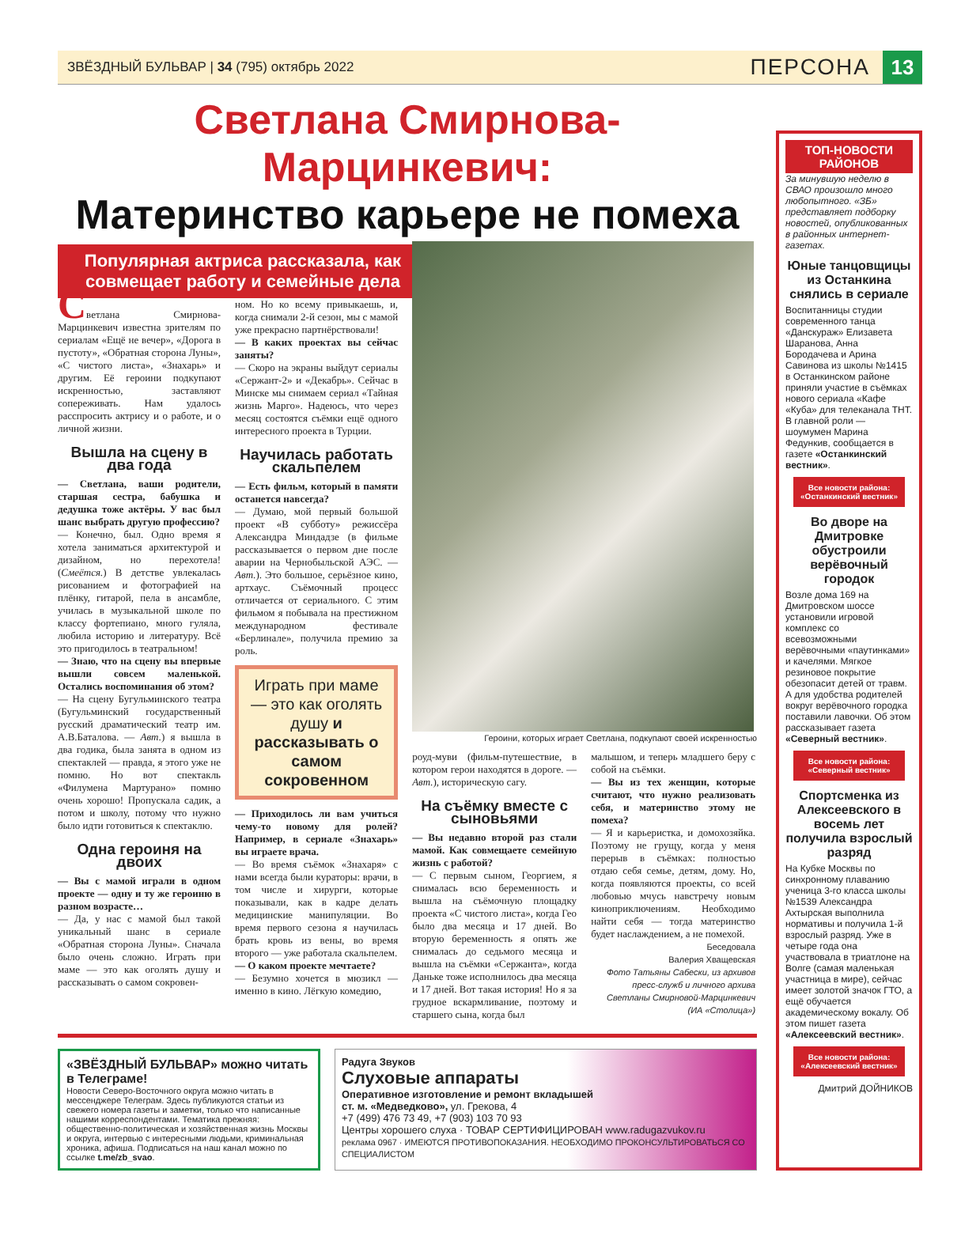ЗВЁЗДНЫЙ БУЛЬВАР | 34 (795) октябрь 2022
ПЕРСОНА
13
Светлана Смирнова-Марцинкевич:
Материнство карьере не помеха
Популярная актриса рассказала, как совмещает работу и семейные дела
Светлана Смирнова-Марцинкевич известна зрителям по сериалам «Ещё не вечер», «Дорога в пустоту», «Обратная сторона Луны», «С чистого листа», «Знахарь» и другим. Её героини подкупают искренностью, заставляют сопереживать. Нам удалось расспросить актрису и о работе, и о личной жизни.
Вышла на сцену в два года
— Светлана, ваши родители, старшая сестра, бабушка и дедушка тоже актёры. У вас был шанс выбрать другую профессию?
— Конечно, был. Одно время я хотела заниматься архитектурой и дизайном, но перехотела! (Смеётся.) В детстве увлекалась рисованием и фотографией на плёнку, гитарой, пела в ансамбле, училась в музыкальной школе по классу фортепиано, много гуляла, любила историю и литературу. Всё это пригодилось в театральном!
— Знаю, что на сцену вы впервые вышли совсем маленькой. Остались воспоминания об этом?
— На сцену Бугульминского театра (Бугульминский государственный русский драматический театр им. А.В.Баталова. — Авт.) я вышла в два годика, была занята в одном из спектаклей — правда, я этого уже не помню. Но вот спектакль «Филумена Мартурано» помню очень хорошо! Пропускала садик, а потом и школу, потому что нужно было идти готовиться к спектаклю.
Одна героиня на двоих
— Вы с мамой играли в одном проекте — одну и ту же героиню в разном возрасте…
— Да, у нас с мамой был такой уникальный шанс в сериале «Обратная сторона Луны». Сначала было очень сложно. Играть при маме — это как оголять душу и рассказывать о самом сокровен-
ном. Но ко всему привыкаешь, и, когда снимали 2-й сезон, мы с мамой уже прекрасно партнёрствовали!
— В каких проектах вы сейчас заняты?
— Скоро на экраны выйдут сериалы «Сержант-2» и «Декабрь». Сейчас в Минске мы снимаем сериал «Тайная жизнь Марго». Надеюсь, что через месяц состоятся съёмки ещё одного интересного проекта в Турции.
Научилась работать скальпелем
— Есть фильм, который в памяти останется навсегда?
— Думаю, мой первый большой проект «В субботу» режиссёра Александра Миндадзе (в фильме рассказывается о первом дне после аварии на Чернобыльской АЭС. — Авт.). Это большое, серьёзное кино, артхаус. Съёмочный процесс отличается от сериального. С этим фильмом я побывала на престижном международном фестивале «Берлинале», получила премию за роль.
Играть при маме — это как оголять душу и рассказывать о самом сокровенном
— Приходилось ли вам учиться чему-то новому для ролей? Например, в сериале «Знахарь» вы играете врача.
— Во время съёмок «Знахаря» с нами всегда были кураторы: врачи, в том числе и хирурги, которые показывали, как в кадре делать медицинские манипуляции. Во время первого сезона я научилась брать кровь из вены, во время второго — уже работала скальпелем.
— О каком проекте мечтаете?
— Безумно хочется в мюзикл — именно в кино. Лёгкую комедию,
Героини, которых играет Светлана, подкупают своей искренностью
роуд-муви (фильм-путешествие, в котором герои находятся в дороге. — Авт.), историческую сагу.
На съёмку вместе с сыновьями
— Вы недавно второй раз стали мамой. Как совмещаете семейную жизнь с работой?
— С первым сыном, Георгием, я снималась всю беременность и вышла на съёмочную площадку проекта «С чистого листа», когда Гео было два месяца и 17 дней. Во вторую беременность я опять же снималась до седьмого месяца и вышла на съёмки «Сержанта», когда Даньке тоже исполнилось два месяца и 17 дней. Вот такая история! Но я за грудное вскармливание, поэтому и старшего сына, когда был
малышом, и теперь младшего беру с собой на съёмки.
— Вы из тех женщин, которые считают, что нужно реализовать себя, и материнство этому не помеха?
— Я и карьеристка, и домохозяйка. Поэтому не грущу, когда у меня перерыв в съёмках: полностью отдаю себя семье, детям, дому. Но, когда появляются проекты, со всей любовью мчусь навстречу новым киноприключениям. Необходимо найти себя — тогда материнство будет наслаждением, а не помехой.
Беседовала
Валерия Хващевская
Фото Татьяны Сабески, из архивов пресс-служб и личного архива Светланы Смирновой-Марцинкевич (ИА «Столица»)
«ЗВЁЗДНЫЙ БУЛЬВАР» можно читать в Телеграме!
Новости Северо-Восточного округа можно читать в мессенджере Телеграм. Здесь публикуются статьи из свежего номера газеты и заметки, только что написанные нашими корреспондентами. Тематика прежняя: общественно-политическая и хозяйственная жизнь Москвы и округа, интервью с интересными людьми, криминальная хроника, афиша. Подписаться на наш канал можно по ссылке t.me/zb_svao.
Радуга Звуков
Слуховые аппараты
Оперативное изготовление и ремонт вкладышей
ст. м. «Медведково», ул. Грекова, 4
+7 (499) 476 73 49, +7 (903) 103 70 93
Центры хорошего слуха · ТОВАР СЕРТИФИЦИРОВАН www.radugazvukov.ru
реклама 0967 · ИМЕЮТСЯ ПРОТИВОПОКАЗАНИЯ. НЕОБХОДИМО ПРОКОНСУЛЬТИРОВАТЬСЯ СО СПЕЦИАЛИСТОМ
ТОП-НОВОСТИ РАЙОНОВ
За минувшую неделю в СВАО произошло много любопытного. «ЗБ» представляет подборку новостей, опубликованных в районных интернет-газетах.
Юные танцовщицы из Останкина снялись в сериале
Воспитанницы студии современного танца «Данскураж» Елизавета Шаранова, Анна Бородачева и Арина Савинова из школы №1415 в Останкинском районе приняли участие в съёмках нового сериала «Кафе «Куба» для телеканала ТНТ. В главной роли — шоумумен Марина Федункив, сообщается в газете «Останкинский вестник».
Все новости района: «Останкинский вестник»
Во дворе на Дмитровке обустроили верёвочный городок
Возле дома 169 на Дмитровском шоссе установили игровой комплекс со всевозможными верёвочными «паутинками» и качелями. Мягкое резиновое покрытие обезопасит детей от травм. А для удобства родителей вокруг верёвочного городка поставили лавочки. Об этом рассказывает газета «Северный вестник».
Все новости района: «Северный вестник»
Спортсменка из Алексеевского в восемь лет получила взрослый разряд
На Кубке Москвы по синхронному плаванию ученица 3-го класса школы №1539 Александра Ахтырская выполнила нормативы и получила 1-й взрослый разряд. Уже в четыре года она участвовала в триатлоне на Волге (самая маленькая участница в мире), сейчас имеет золотой значок ГТО, а ещё обучается академическому вокалу. Об этом пишет газета «Алексеевский вестник».
Все новости района: «Алексеевский вестник»
Дмитрий ДОЙНИКОВ